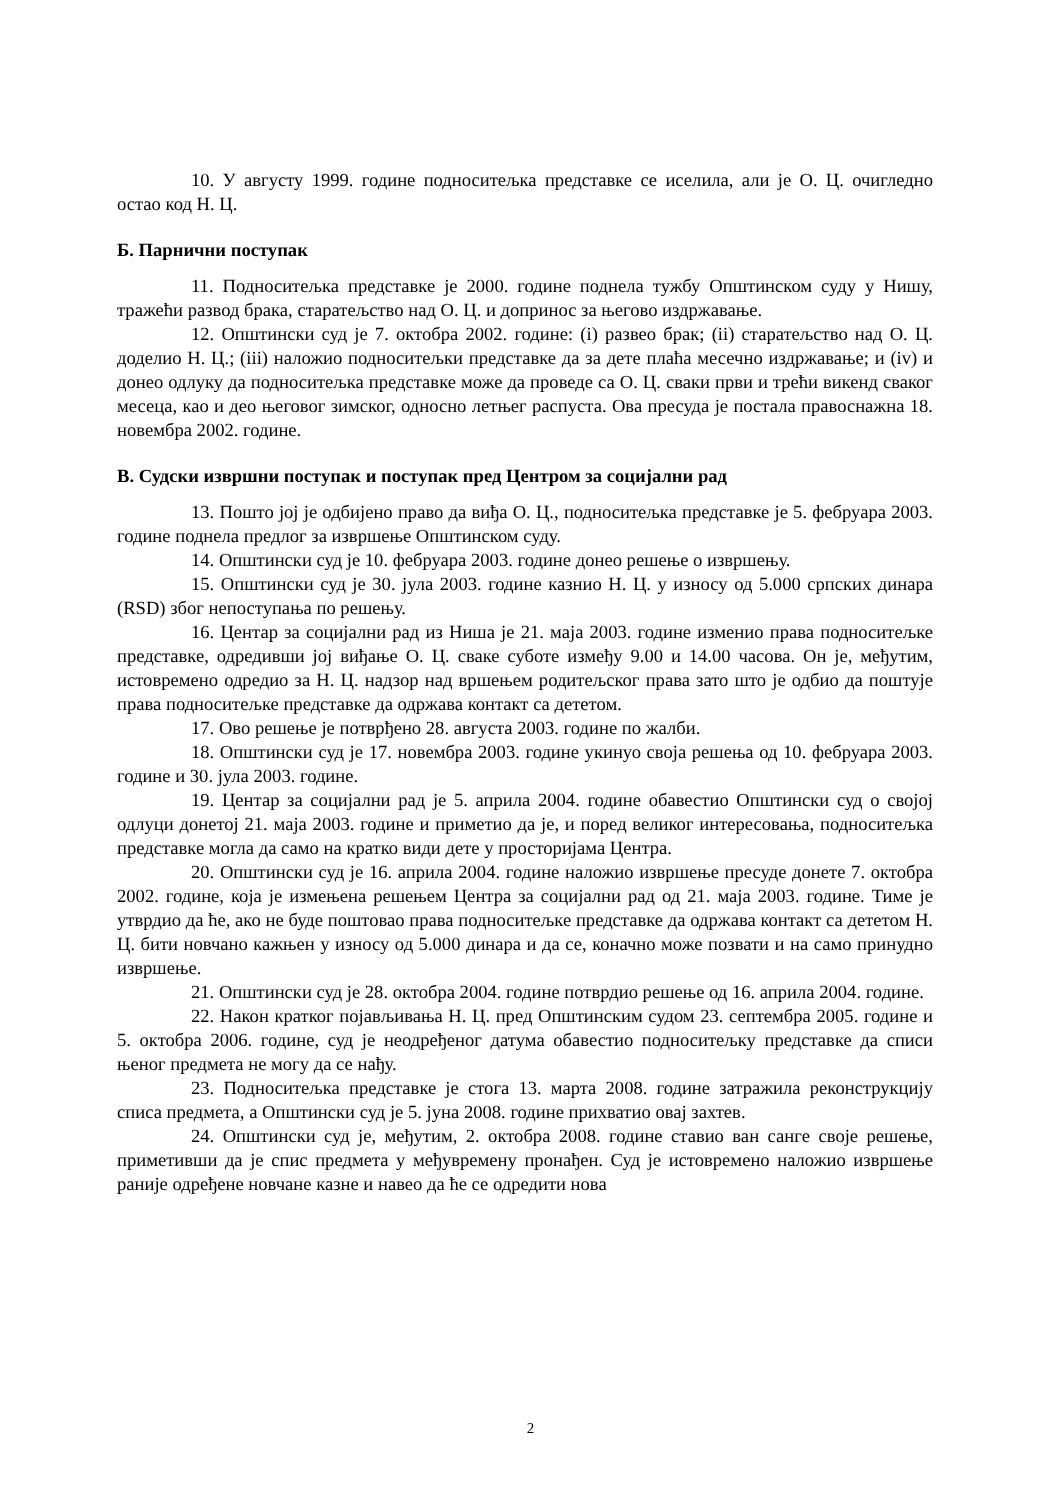10. У августу 1999. године подноситељка представке се иселила, али је О. Ц. очигледно остао код Н. Ц.
Б. Парнични поступак
11. Подноситељка представке је 2000. године поднела тужбу Општинском суду у Нишу, тражећи развод брака, старатељство над О. Ц. и допринос за његово издржавање.
12. Општински суд је 7. октобра 2002. године: (i) развео брак; (ii) старатељство над О. Ц. доделио Н. Ц.; (iii) наложио подноситељки представке да за дете плаћа месечно издржавање; и (iv) и донео одлуку да подноситељка представке може да проведе са О. Ц. сваки први и трећи викенд сваког месеца, као и део његовог зимског, односно летњег распуста. Ова пресуда је постала правоснажна 18. новембра 2002. године.
В. Судски извршни поступак и поступак пред Центром за социјални рад
13. Пошто јој је одбијено право да виђа О. Ц., подноситељка представке је 5. фебруара 2003. године поднела предлог за извршење Општинском суду.
14. Општински суд је 10. фебруара 2003. године донео решење о извршењу.
15. Општински суд је 30. јула 2003. године казнио Н. Ц. у износу од 5.000 српских динара (RSD) због непоступања по решењу.
16. Центар за социјални рад из Ниша је 21. маја 2003. године изменио права подноситељке представке, одредивши јој виђање О. Ц. сваке суботе између 9.00 и 14.00 часова. Он је, међутим, истовремено одредио за Н. Ц. надзор над вршењем родитељског права зато што је одбио да поштује права подноситељке представке да одржава контакт са дететом.
17. Ово решење је потврђено 28. августа 2003. године по жалби.
18. Општински суд је 17. новембра 2003. године укинуо своја решења од 10. фебруара 2003. године и 30. јула 2003. године.
19. Центар за социјални рад је 5. априла 2004. године обавестио Општински суд о својој одлуци донетој 21. маја 2003. године и приметио да је, и поред великог интересовања, подноситељка представке могла да само на кратко види дете у просторијама Центра.
20. Општински суд је 16. априла 2004. године наложио извршење пресуде донете 7. октобра 2002. године, која је измењена решењем Центра за социјални рад од 21. маја 2003. године. Тиме је утврдио да ће, ако не буде поштовао права подноситељке представке да одржава контакт са дететом Н. Ц. бити новчано кажњен у износу од 5.000 динара и да се, коначно може позвати и на само принудно извршење.
21. Општински суд је 28. октобра 2004. године потврдио решење од 16. априла 2004. године.
22. Након кратког појављивања Н. Ц. пред Општинским судом 23. септембра 2005. године и 5. октобра 2006. године, суд је неодређеног датума обавестио подноситељку представке да списи њеног предмета не могу да се нађу.
23. Подноситељка представке је стога 13. марта 2008. године затражила реконструкцију списа предмета, а Општински суд је 5. јуна 2008. године прихватио овај захтев.
24. Општински суд је, међутим, 2. октобра 2008. године ставио ван сангe своје решење, приметивши да је спис предмета у међувремену пронађен. Суд је истовремено наложио извршење раније одређене новчане казне и навео да ће се одредити нова
2